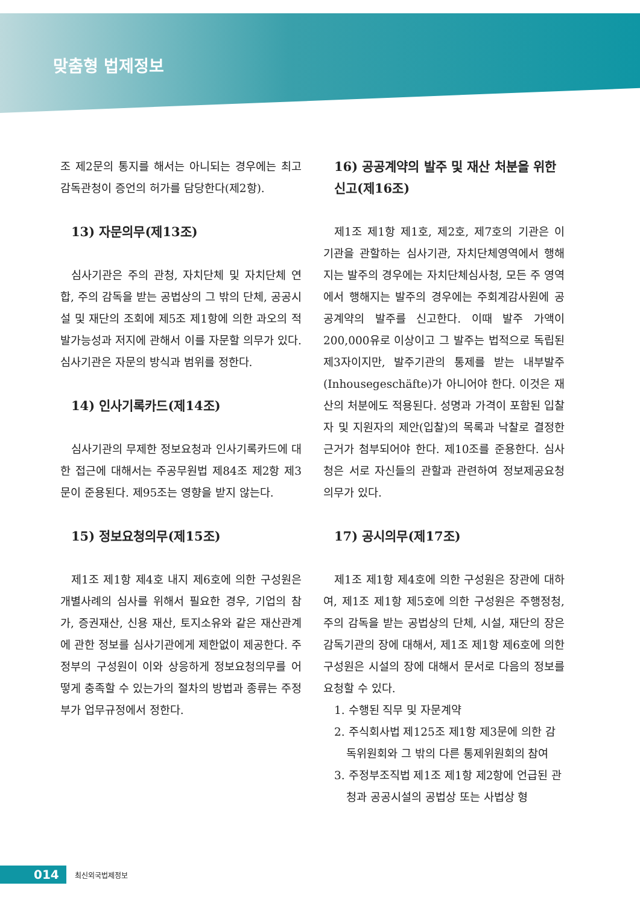맞춤형 법제정보
조 제2문의 통지를 해서는 아니되는 경우에는 최고감독관청이 증언의 허가를 담당한다(제2항).
13) 자문의무(제13조)
심사기관은 주의 관청, 자치단체 및 자치단체 연합, 주의 감독을 받는 공법상의 그 밖의 단체, 공공시설 및 재단의 조회에 제5조 제1항에 의한 과오의 적발가능성과 저지에 관해서 이를 자문할 의무가 있다. 심사기관은 자문의 방식과 범위를 정한다.
14) 인사기록카드(제14조)
심사기관의 무제한 정보요청과 인사기록카드에 대한 접근에 대해서는 주공무원법 제84조 제2항 제3문이 준용된다. 제95조는 영향을 받지 않는다.
15) 정보요청의무(제15조)
제1조 제1항 제4호 내지 제6호에 의한 구성원은 개별사례의 심사를 위해서 필요한 경우, 기업의 참가, 증권재산, 신용 재산, 토지소유와 같은 재산관계에 관한 정보를 심사기관에게 제한없이 제공한다. 주정부의 구성원이 이와 상응하게 정보요청의무를 어떻게 충족할 수 있는가의 절차의 방법과 종류는 주정부가 업무규정에서 정한다.
16) 공공계약의 발주 및 재산 처분을 위한 신고(제16조)
제1조 제1항 제1호, 제2호, 제7호의 기관은 이 기관을 관할하는 심사기관, 자치단체영역에서 행해지는 발주의 경우에는 자치단체심사청, 모든 주 영역에서 행해지는 발주의 경우에는 주회계감사원에 공공계약의 발주를 신고한다. 이때 발주 가액이 200,000유로 이상이고 그 발주는 법적으로 독립된 제3자이지만, 발주기관의 통제를 받는 내부발주(Inhousegeschäfte)가 아니어야 한다. 이것은 재산의 처분에도 적용된다. 성명과 가격이 포함된 입찰자 및 지원자의 제안(입찰)의 목록과 낙찰로 결정한 근거가 첨부되어야 한다. 제10조를 준용한다. 심사청은 서로 자신들의 관할과 관련하여 정보제공요청 의무가 있다.
17) 공시의무(제17조)
제1조 제1항 제4호에 의한 구성원은 장관에 대하여, 제1조 제1항 제5호에 의한 구성원은 주행정청, 주의 감독을 받는 공법상의 단체, 시설, 재단의 장은 감독기관의 장에 대해서, 제1조 제1항 제6호에 의한 구성원은 시설의 장에 대해서 문서로 다음의 정보를 요청할 수 있다.
1. 수행된 직무 및 자문계약
2. 주식회사법 제125조 제1항 제3문에 의한 감독위원회와 그 밖의 다른 통제위원회의 참여
3. 주정부조직법 제1조 제1항 제2항에 언급된 관청과 공공시설의 공법상 또는 사법상 형
014
최신외국법제정보